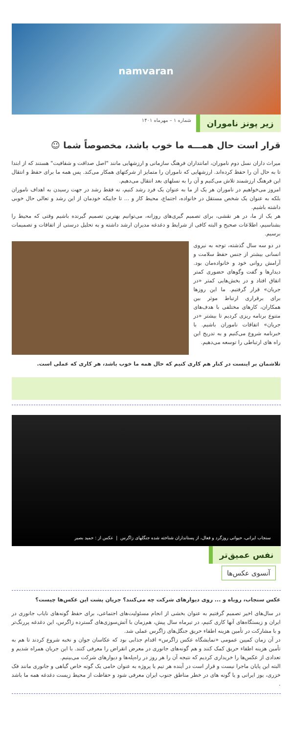namvaran
زیر پونز ناموران
شماره ۱ – مهرماه ۱۴۰۱
قرار است حال همـــه ما خوب باشد، مخصوصاً شما ☺
میراث داران نسل دوم ناموران، امانتداران فرهنگ سازمانی و ارزشهایی مانند "اصل صداقت و شفافیت" هستند که از ابتدا تا به حال آن را حفظ کرده‌اند. ارزشهایی که ناموران را متمایز از شرکتهای همکار می‌کند. پس همه ما برای حفظ و انتقال این فرهنگ ارزشمند تلاش می‌کنیم و آن را به نسلهای بعد انتقال می‌دهیم.
امروز می‌خواهیم در ناموران هر یک از ما به عنوان یک فرد رشد کنیم، نه فقط رشد در جهت رسیدن به اهداف ناموران بلکه به عنوان یک شخص مستقل در خانواده، اجتماع، محیط کار و ... تا جاییکه خودمان از این رشد و تعالی حال خوبی داشته باشیم.
هر یک از ما، در هر نقشی، برای تصمیم گیری‌های روزانه، می‌توانیم بهترین تصمیم گیرنده باشیم وقتی که محیط را بشناسیم، اطلاعات صحیح و البته کافی از شرایط و دغدغه مدیران ارشد داشته و به تحلیل درستی از اتفاقات و تصمیمات برسیم.
در دو سه سال گذشته، توجه به نیروی انسانی بیشتر از جنس حفظ سلامت و آرامش روانی خود و خانواده‌مان بود. دیدارها و گفت وگوهای حضوری کمتر اتفاق افتاد و در بخش‌هایی کمتر «در جریان» قرار گرفتیم. ما این روزها برای برقراری ارتباط موثر بین همکاران، کارهای مختلفی با هدف‌های متنوع برنامه ریزی کردیم تا بیشتر «در جریان» اتفاقات ناموران باشیم. با خبرنامه شروع می‌کنیم و به تدریج این راه های ارتباطی را توسعه می‌دهیم.
تلاشمان بر اینست در کنار هم کاری کنیم که حال همه ما خوب باشد، هر کاری که عملی است.
سنجاب ایرانی، حیوانی روزگرد و فعال، از پستانداران شناخته شده جنگلهای زاگرس | عکس از : حمید بصیر
نفس عمیق‌تر
آنسوی عکس‌ها
عکس سنجاب، روباه و ... روی دیوارهای شرکت چه می‌کنند؟ جریان پشت این عکس‌ها چیست؟
در سال‌های اخیر تصمیم گرفتیم به عنوان بخشی از انجام مسئولیت‌های اجتماعی، برای حفظ گونه‌های نایاب جانوری در ایران و زیستگاه‌های آنها کاری کنیم، در تیرماه سال پیش، هم‌زمان با آتش‌سوزی‌های گسترده زاگرس، این دغدغه پررنگ‌تر و با مشارکت در تأمین هزینه اطفاء حریق جنگل‌های زاگرس عملی شد.
در آن زمان کمپین عمومی «نمایشگاه عکس زاگرس» اقدام جذابی بود که عکاسان جوان و نخبه شروع کردند تا هم به تأمین هزینه اطفاء حریق کمک کنند و هم گونه‌های جانوری در معرض انقراض را معرفی کنند. با این جریان همراه شدیم و تعدادی از عکس‌ها را خریداری کردیم که نتیجه آن را هر روز در راه‌پله‌ها و دیوارهای شرکت می‌بینیم.
البته این پایان ماجرا نیست و قرار است در آینده هر تیم یا پروژه به عنوان حامی یک گونه خاص گیاهی و جانوری مانند فک خزری، یوز ایرانی و یا گونه های در خطر مناطق جنوب ایران معرفی شود و حفاظت از محیط زیست دغدغه همه ما باشد .